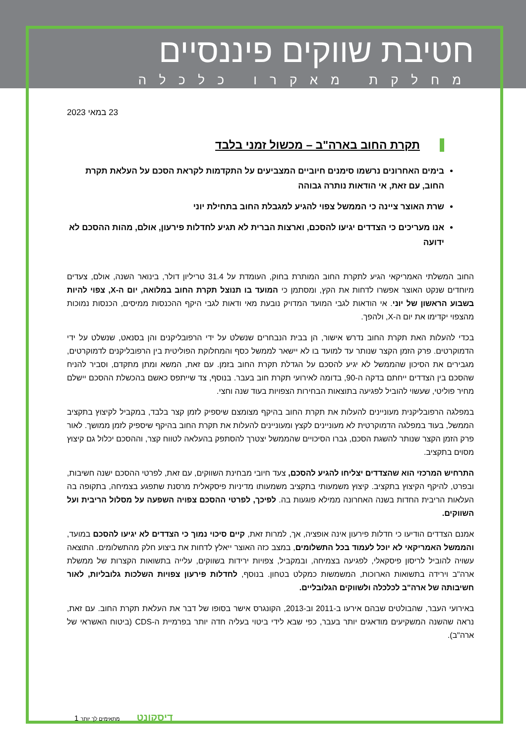חטיבת שווקים פיננסיים
מחלקת מאקרו כלכלה
23 במאי 2023
תקרת החוב בארה"ב – מכשול זמני בלבד
בימים האחרונים נרשמו סימנים חיוביים המצביעים על התקדמות לקראת הסכם על העלאת תקרת החוב, עם זאת, אי הודאות נותרה גבוהה
שרת האוצר ציינה כי הממשל צפוי להגיע למגבלת החוב בתחילת יוני
אנו מעריכים כי הצדדים יגיעו להסכם, וארצות הברית לא תגיע לחדלות פירעון, אולם, מהות ההסכם לא ידועה
החוב המשלתי האמריקאי הגיע לתקרת החוב המותרת בחוק, העומדת על 31.4 טריליון דולר, בינואר השנה, אולם, צעדים מיוחדים שנקט האוצר אפשרו לדחות את הקץ, ומסתמן כי המועד בו תנוצל תקרת החוב במלואה, יום ה-X, צפוי להיות בשבוע הראשון של יוני. אי הודאות לגבי המועד המדויק נובעת מאי ודאות לגבי היקף ההכנסות ממיסים, הכנסות נמוכות מהצפוי יקדימו את יום ה-X, ולהפך.
בכדי להעלות האת תקרת החוב נדרש אישור, הן בבית הנבחרים שנשלט על ידי הרפובליקנים והן בסנאט, שנשלט על ידי הדמוקרטים. פרק הזמן הקצר שנותר עד למועד בו לא יישאר לממשל כסף והמחלוקת הפוליטית בין הרפובליקנים לדמוקרטים, מגבירים את הסיכון שהממשל לא יגיע להסכם על הגדלת תקרת החוב בזמן. עם זאת, המשא ומתן מתקדם, וסביר להניח שהסכם בין הצדדים ייחתם בדקה ה-90, בדומה לאירועי תקרת חוב בעבר. בנוסף, צד שייתפס כאשם בהכשלת ההסכם יישלם מחיר פוליטי, שעשוי להוביל לפגיעה בתוצאות הבחירות הצפויות בעוד שנה וחצי.
במפלגה הרפובליקנית מעוניינים להעלות את תקרת החוב בהיקף מצומצם שיספיק לזמן קצר בלבד, במקביל לקיצוץ בתקציב הממשל, בעוד במפלגה הדמוקרטית לא מעוניינים לקצץ ומעוניינים להעלות את תקרת החוב בהיקף שיספיק לזמן ממושך. לאור פרק הזמן הקצר שנותר להשגת הסכם, גברו הסיכויים שהממשל יצטרך להסתפק בהעלאה לטווח קצר, וההסכם יכלול גם קיצוץ מסוים בתקציב.
התרחיש המרכזי הוא שהצדדים יצליחו להגיע להסכם, צעד חיובי מבחינת השווקים, עם זאת, לפרטי ההסכם ישנה חשיבות, ובפרט, להיקף הקיצוץ בתקציב. קיצוץ משמעותי בתקציב משמעותו מדיניות פיסקאלית מרסנת שתפגע בצמיחה, בתקופה בה העלאות הריבית החדות בשנה האחרונה ממילא פוגעות בה. לפיכך, לפרטי ההסכם צפויה השפעה על מסלול הריבית ועל השווקים.
אמנם הצדדים הודיעו כי חדלות פירעון אינה אופציה, אך, למרות זאת, קיים סיכוי נמוך כי הצדדים לא יגיעו להסכם במועד, והממשל האמריקאי לא יוכל לעמוד בכל התשלומים, במצב כזה האוצר ייאלץ לדחות את ביצוע חלק מהתשלומים. התוצאה עשויה להוביל לריסון פיסקאלי, לפגיעה בצמיחה, ובמקביל, צפויות ירידות בשווקים, עלייה בתשואות הקצרות של ממשלת ארה"ב וירידה בתשואות הארוכות, המשמשות כמקלט בטחון. בנוסף, לחדלות פירעון צפויות השלכות גלובליות, לאור חשיבותה של ארה"ב לכלכלה ולשווקים הגלובליים.
באירועי העבר, שהבולטים שבהם אירעו ב-2011 וב-2013, הקונגרס אישר בסופו של דבר את העלאת תקרת החוב. עם זאת, נראה שהשנה המשקיעים מודאגים יותר בעבר, כפי שבא לידי ביטוי בעליה חדה יותר בפרמיית ה-CDS (ביטוח האשראי של ארה"ב).
1 דיסקונט מתאימים לך יותר